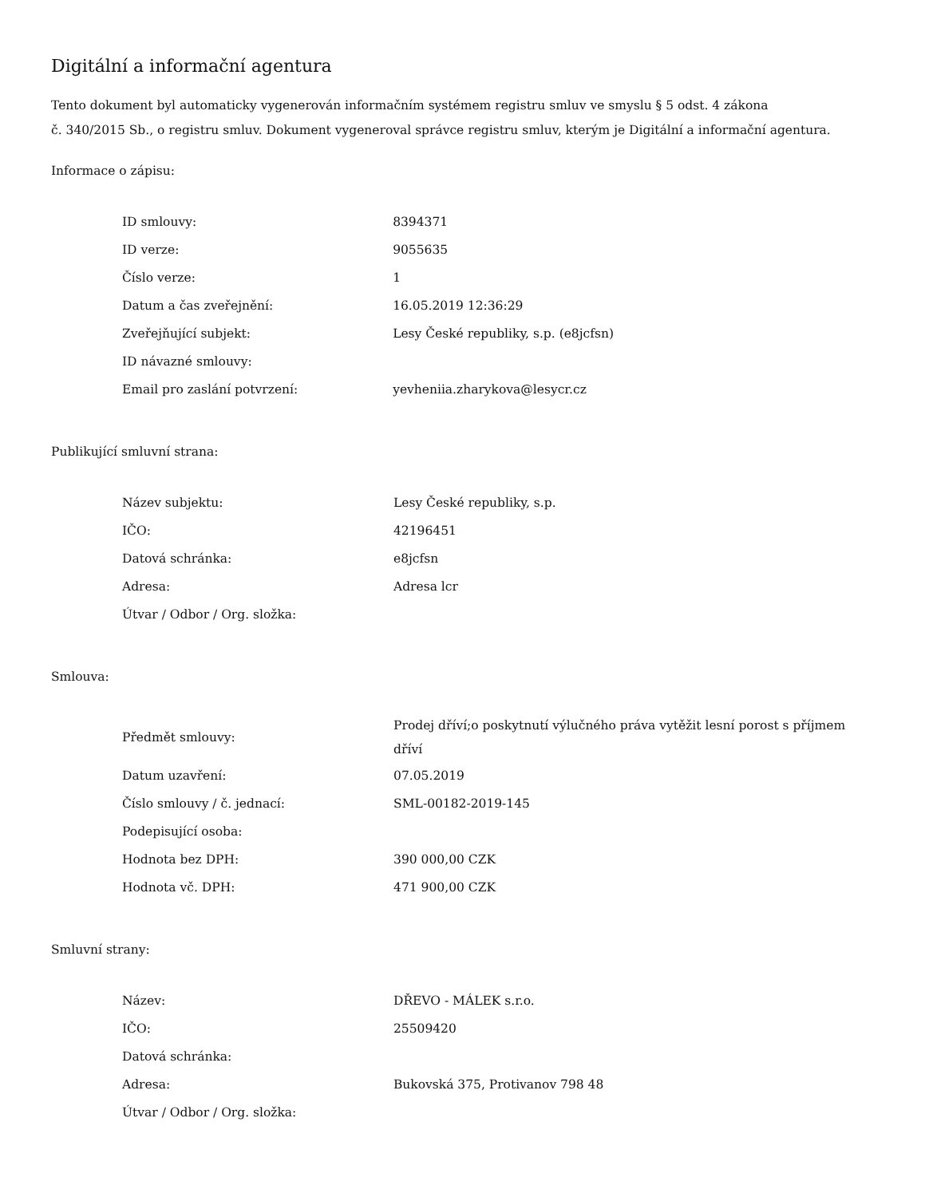Digitální a informační agentura
Tento dokument byl automaticky vygenerován informačním systémem registru smluv ve smyslu § 5 odst. 4 zákona
č. 340/2015 Sb., o registru smluv. Dokument vygeneroval správce registru smluv, kterým je Digitální a informační agentura.
Informace o zápisu:
| ID smlouvy: | 8394371 |
| ID verze: | 9055635 |
| Číslo verze: | 1 |
| Datum a čas zveřejnění: | 16.05.2019 12:36:29 |
| Zveřejňující subjekt: | Lesy České republiky, s.p. (e8jcfsn) |
| ID návazné smlouvy: | |
| Email pro zaslání potvrzení: | yevheniia.zharykova@lesycr.cz |
Publikující smluvní strana:
| Název subjektu: | Lesy České republiky, s.p. |
| IČO: | 42196451 |
| Datová schránka: | e8jcfsn |
| Adresa: | Adresa lcr |
| Útvar / Odbor / Org. složka: | |
Smlouva:
| Předmět smlouvy: | Prodej dříví;o poskytnutí výlučného práva vytěžit lesní porost s příjmem dříví |
| Datum uzavření: | 07.05.2019 |
| Číslo smlouvy / č. jednací: | SML-00182-2019-145 |
| Podepisující osoba: | |
| Hodnota bez DPH: | 390 000,00 CZK |
| Hodnota vč. DPH: | 471 900,00 CZK |
Smluvní strany:
| Název: | DŘEVO - MÁLEK s.r.o. |
| IČO: | 25509420 |
| Datová schránka: | |
| Adresa: | Bukovská 375, Protivanov 798 48 |
| Útvar / Odbor / Org. složka: | |